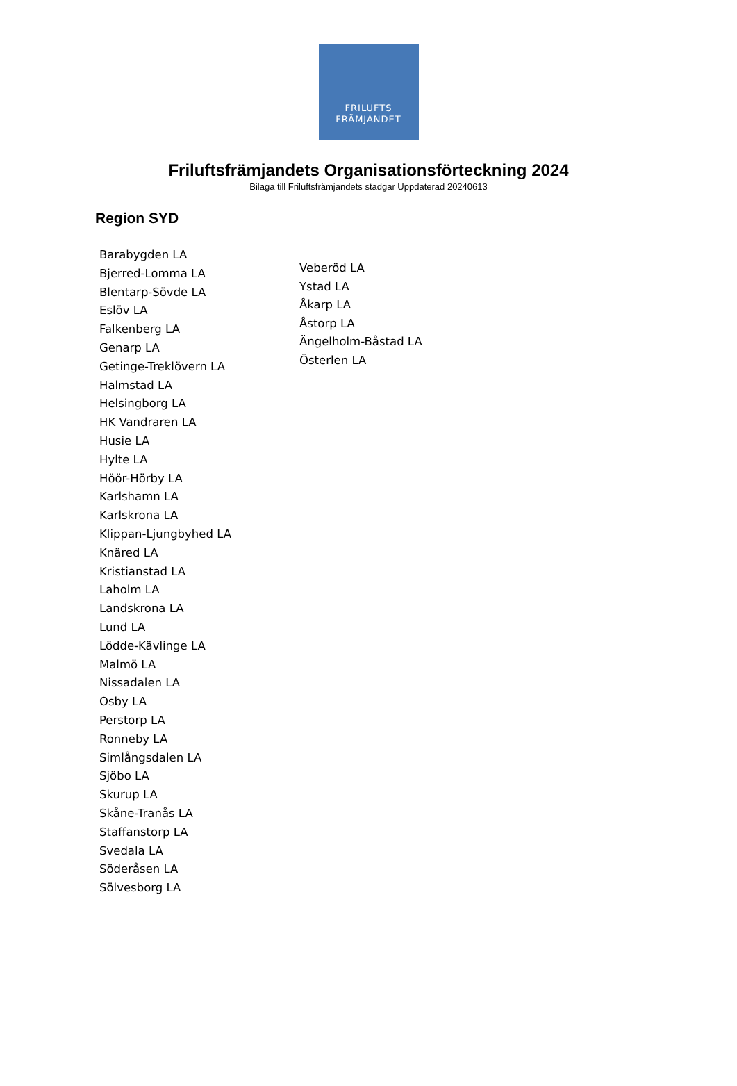FRILUFTS
FRÄMJANDET
Friluftsfrämjandets Organisationsförteckning 2024
Bilaga till Friluftsfrämjandets stadgar Uppdaterad 20240613
Region SYD
Barabygden LA
Bjerred-Lomma LA
Blentarp-Sövde LA
Eslöv LA
Falkenberg LA
Genarp LA
Getinge-Treklövern LA
Halmstad LA
Helsingborg LA
HK Vandraren LA
Husie LA
Hylte LA
Höör-Hörby LA
Karlshamn LA
Karlskrona LA
Klippan-Ljungbyhed LA
Knäred LA
Kristianstad LA
Laholm LA
Landskrona LA
Lund LA
Lödde-Kävlinge LA
Malmö LA
Nissadalen LA
Osby LA
Perstorp LA
Ronneby LA
Simlångsdalen LA
Sjöbo LA
Skurup LA
Skåne-Tranås LA
Staffanstorp LA
Svedala LA
Söderåsen LA
Sölvesborg LA
Veberöd LA
Ystad LA
Åkarp LA
Åstorp LA
Ängelholm-Båstad LA
Österlen LA